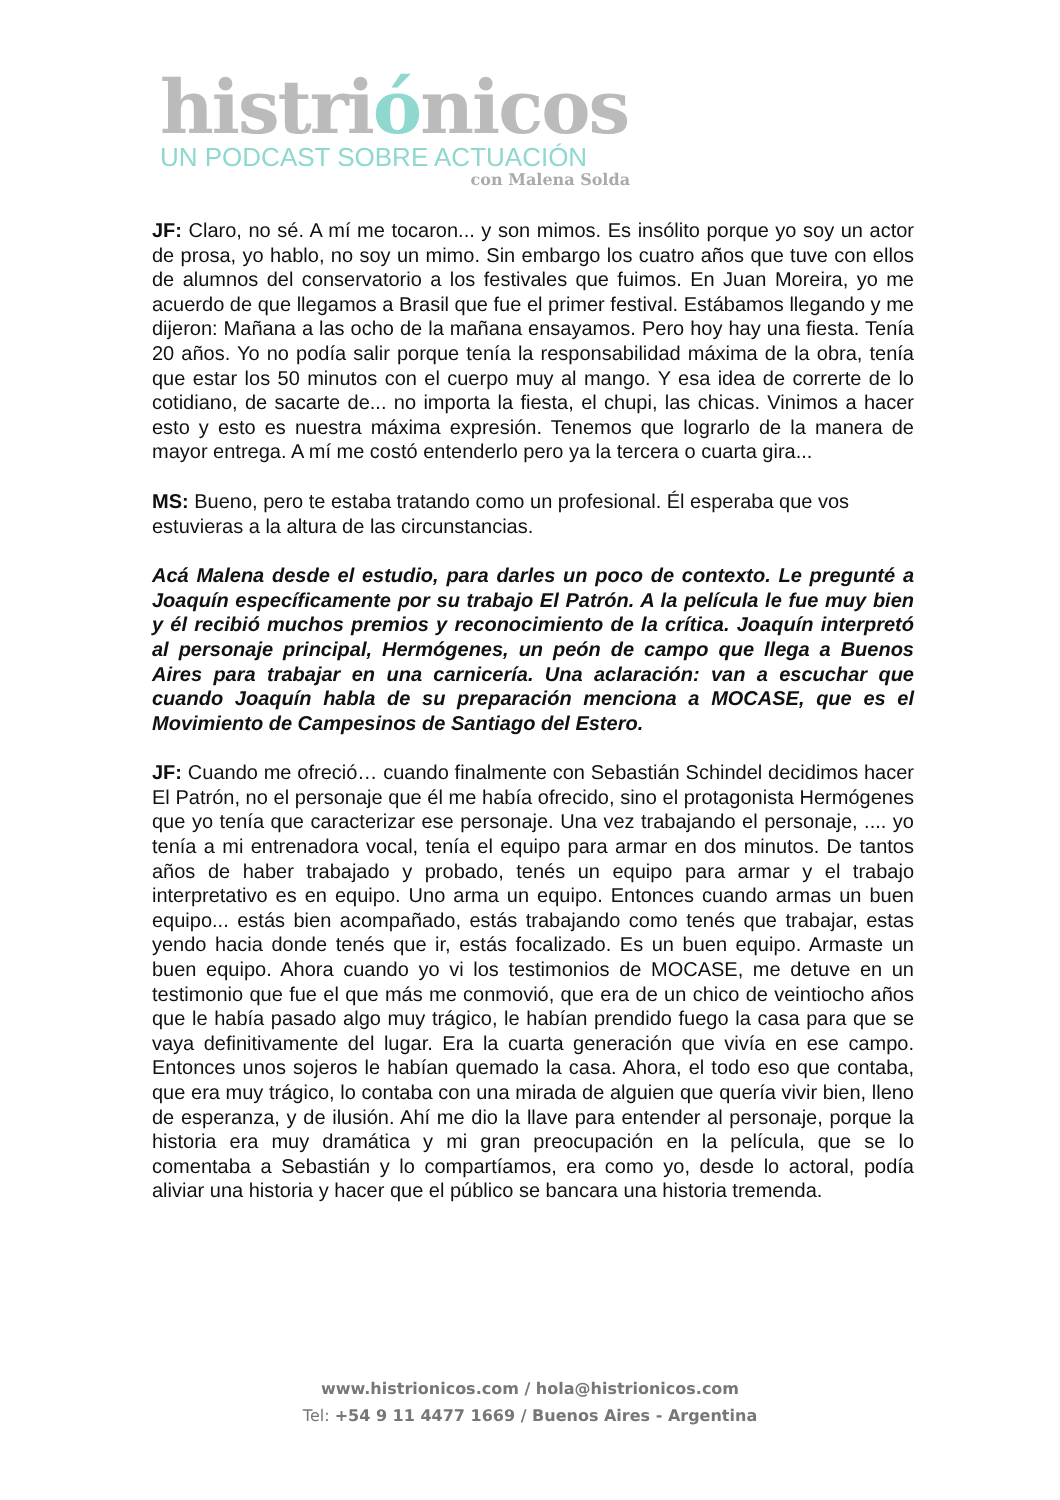histriónicos
UN PODCAST SOBRE ACTUACIÓN
con Malena Solda
JF: Claro, no sé. A mí me tocaron... y son mimos. Es insólito porque yo soy un actor de prosa, yo hablo, no soy un mimo. Sin embargo los cuatro años que tuve con ellos de alumnos del conservatorio a los festivales que fuimos. En Juan Moreira, yo me acuerdo de que llegamos a Brasil que fue el primer festival. Estábamos llegando y me dijeron: Mañana a las ocho de la mañana ensayamos. Pero hoy hay una fiesta. Tenía 20 años. Yo no podía salir porque tenía la responsabilidad máxima de la obra, tenía que estar los 50 minutos con el cuerpo muy al mango. Y esa idea de correrte de lo cotidiano, de sacarte de... no importa la fiesta, el chupi, las chicas. Vinimos a hacer esto y esto es nuestra máxima expresión. Tenemos que lograrlo de la manera de mayor entrega. A mí me costó entenderlo pero ya la tercera o cuarta gira...
MS: Bueno, pero te estaba tratando como un profesional. Él esperaba que vos estuvieras a la altura de las circunstancias.
Acá Malena desde el estudio, para darles un poco de contexto. Le pregunté a Joaquín específicamente por su trabajo El Patrón. A la película le fue muy bien y él recibió muchos premios y reconocimiento de la crítica. Joaquín interpretó al personaje principal, Hermógenes, un peón de campo que llega a Buenos Aires para trabajar en una carnicería. Una aclaración: van a escuchar que cuando Joaquín habla de su preparación menciona a MOCASE, que es el Movimiento de Campesinos de Santiago del Estero.
JF: Cuando me ofreció… cuando finalmente con Sebastián Schindel decidimos hacer El Patrón, no el personaje que él me había ofrecido, sino el protagonista Hermógenes que yo tenía que caracterizar ese personaje. Una vez trabajando el personaje, .... yo tenía a mi entrenadora vocal, tenía el equipo para armar en dos minutos. De tantos años de haber trabajado y probado, tenés un equipo para armar y el trabajo interpretativo es en equipo. Uno arma un equipo. Entonces cuando armas un buen equipo... estás bien acompañado, estás trabajando como tenés que trabajar, estas yendo hacia donde tenés que ir, estás focalizado. Es un buen equipo. Armaste un buen equipo. Ahora cuando yo vi los testimonios de MOCASE, me detuve en un testimonio que fue el que más me conmovió, que era de un chico de veintiocho años que le había pasado algo muy trágico, le habían prendido fuego la casa para que se vaya definitivamente del lugar. Era la cuarta generación que vivía en ese campo. Entonces unos sojeros le habían quemado la casa. Ahora, el todo eso que contaba, que era muy trágico, lo contaba con una mirada de alguien que quería vivir bien, lleno de esperanza, y de ilusión. Ahí me dio la llave para entender al personaje, porque la historia era muy dramática y mi gran preocupación en la película, que se lo comentaba a Sebastián y lo compartíamos, era como yo, desde lo actoral, podía aliviar una historia y hacer que el público se bancara una historia tremenda.
www.histrionicos.com / hola@histrionicos.com
Tel: +54 9 11 4477 1669 / Buenos Aires - Argentina